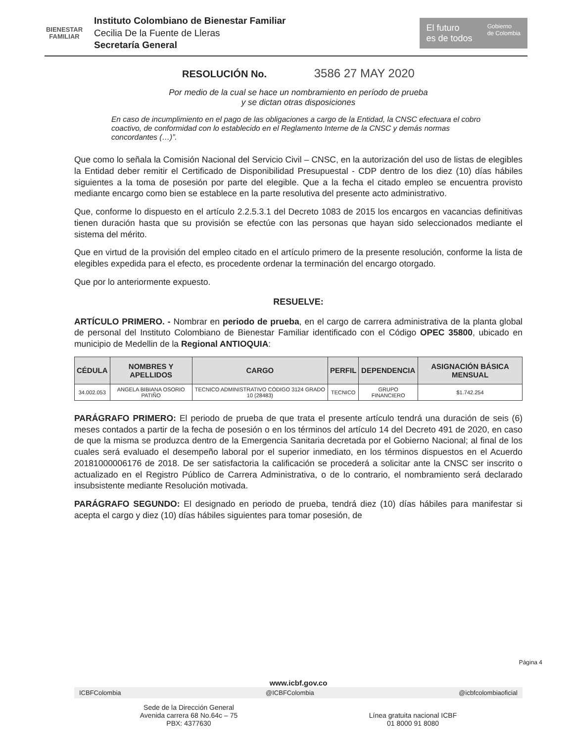BIENESTAR
FAMILIAR
Instituto Colombiano de Bienestar Familiar
Cecilia De la Fuente de Lleras
Secretaría General
El futuro
es de todos Gobierno
de Colombia
RESOLUCIÓN No. 3586 27 MAY 2020
Por medio de la cual se hace un nombramiento en período de prueba
y se dictan otras disposiciones
En caso de incumplimiento en el pago de las obligaciones a cargo de la Entidad, la CNSC efectuara el cobro coactivo, de conformidad con lo establecido en el Reglamento Interne de la CNSC y demás normas concordantes (…)”.
Que como lo señala la Comisión Nacional del Servicio Civil – CNSC, en la autorización del uso de listas de elegibles la Entidad deber remitir el Certificado de Disponibilidad Presupuestal - CDP dentro de los diez (10) días hábiles siguientes a la toma de posesión por parte del elegible. Que a la fecha el citado empleo se encuentra provisto mediante encargo como bien se establece en la parte resolutiva del presente acto administrativo.
Que, conforme lo dispuesto en el artículo 2.2.5.3.1 del Decreto 1083 de 2015 los encargos en vacancias definitivas tienen duración hasta que su provisión se efectúe con las personas que hayan sido seleccionados mediante el sistema del mérito.
Que en virtud de la provisión del empleo citado en el artículo primero de la presente resolución, conforme la lista de elegibles expedida para el efecto, es procedente ordenar la terminación del encargo otorgado.
Que por lo anteriormente expuesto.
RESUELVE:
ARTÍCULO PRIMERO. - Nombrar en periodo de prueba, en el cargo de carrera administrativa de la planta global de personal del Instituto Colombiano de Bienestar Familiar identificado con el Código OPEC 35800, ubicado en municipio de Medellin de la Regional ANTIOQUIA:
| CÉDULA | NOMBRES Y APELLIDOS | CARGO | PERFIL | DEPENDENCIA | ASIGNACIÓN BÁSICA MENSUAL |
| --- | --- | --- | --- | --- | --- |
| 34.002.053 | ANGELA BIBIANA OSORIO PATIÑO | TECNICO ADMINISTRATIVO CÓDIGO 3124 GRADO 10 (28483) | TECNICO | GRUPO FINANCIERO | $1.742.254 |
PARÁGRAFO PRIMERO: El periodo de prueba de que trata el presente artículo tendrá una duración de seis (6) meses contados a partir de la fecha de posesión o en los términos del artículo 14 del Decreto 491 de 2020, en caso de que la misma se produzca dentro de la Emergencia Sanitaria decretada por el Gobierno Nacional; al final de los cuales será evaluado el desempeño laboral por el superior inmediato, en los términos dispuestos en el Acuerdo 20181000006176 de 2018. De ser satisfactoria la calificación se procederá a solicitar ante la CNSC ser inscrito o actualizado en el Registro Público de Carrera Administrativa, o de lo contrario, el nombramiento será declarado insubsistente mediante Resolución motivada.
PARÁGRAFO SEGUNDO: El designado en periodo de prueba, tendrá diez (10) días hábiles para manifestar si acepta el cargo y diez (10) días hábiles siguientes para tomar posesión, de
Página 4
www.icbf.gov.co
ICBFColombia @ICBFColombia @icbfcolombiaoficial
Sede de la Dirección General
Avenida carrera 68 No.64c – 75
PBX: 4377630
Línea gratuita nacional ICBF
01 8000 91 8080